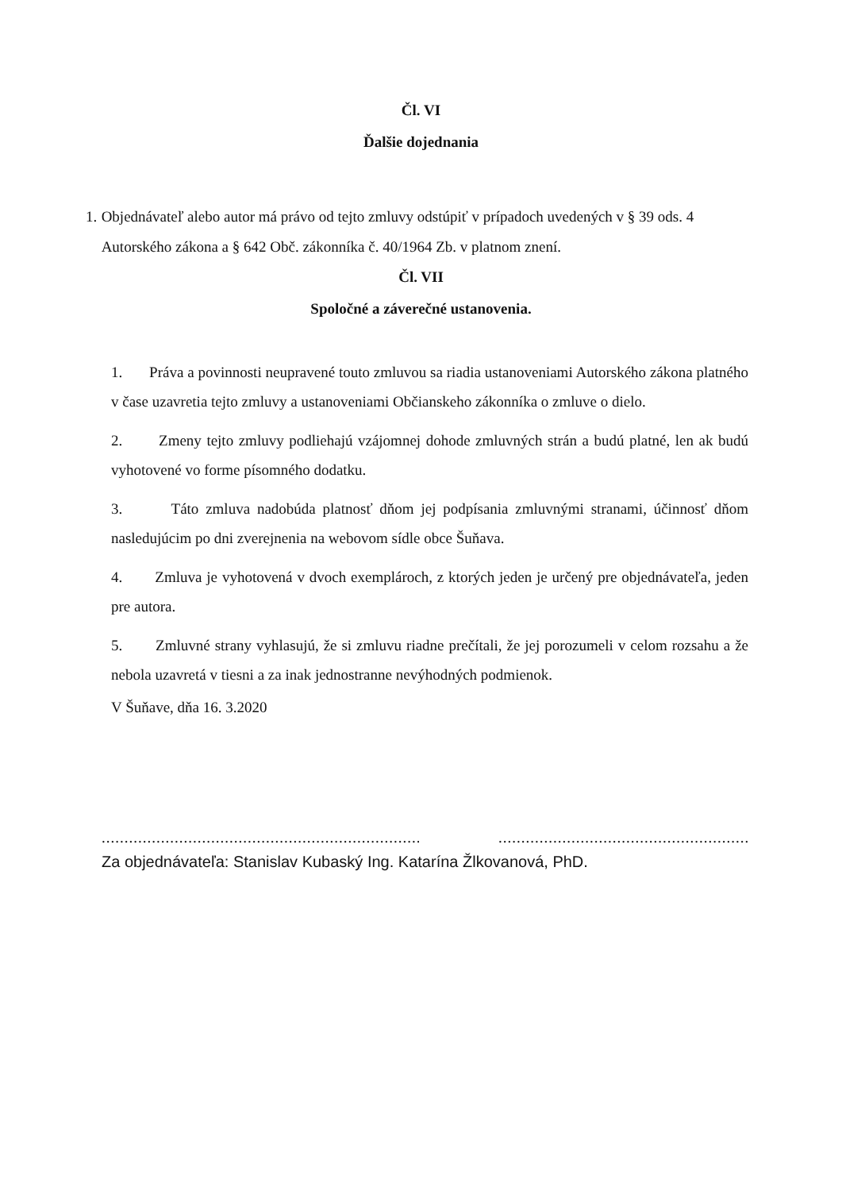Čl. VI
Ďalšie dojednania
1. Objednávateľ alebo autor má právo od tejto zmluvy odstúpiť v prípadoch uvedených v § 39 ods. 4 Autorského zákona a § 642 Obč. zákonníka č. 40/1964 Zb. v platnom znení.
Čl. VII
Spoločné a záverečné ustanovenia.
1. Práva a povinnosti neupravené touto zmluvou sa riadia ustanoveniami Autorského zákona platného v čase uzavretia tejto zmluvy a ustanoveniami Občianskeho zákonníka o zmluve o dielo.
2. Zmeny tejto zmluvy podliehajú vzájomnej dohode zmluvných strán a budú platné, len ak budú vyhotovené vo forme písomného dodatku.
3. Táto zmluva nadobúda platnosť dňom jej podpísania zmluvnými stranami, účinnosť dňom nasledujúcim po dni zverejnenia na webovom sídle obce Šuňava.
4. Zmluva je vyhotovená v dvoch exemplároch, z ktorých jeden je určený pre objednávateľa, jeden pre autora.
5. Zmluvné strany vyhlasujú, že si zmluvu riadne prečítali, že jej porozumeli v celom rozsahu a že nebola uzavretá v tiesni a za inak jednostranne nevýhodných podmienok.
V Šuňave, dňa 16. 3.2020
.............................................................................. ..............................................................
Za objednávateľa: Stanislav Kubaský Ing. Katarína Žlkovanová, PhD.